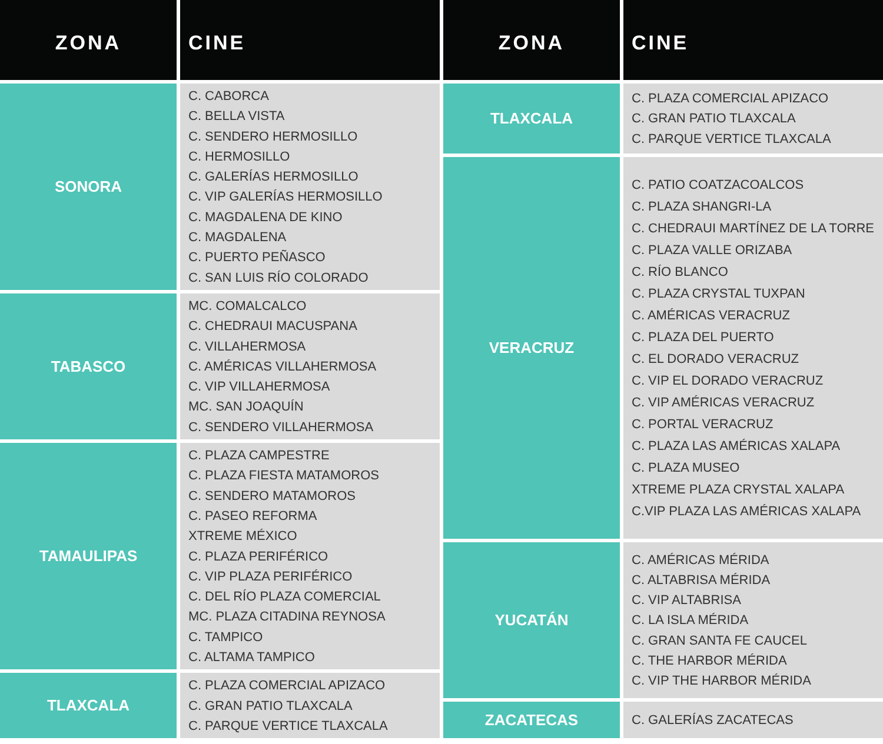| ZONA | CINE |
| --- | --- |
| SONORA | C. CABORCA C. BELLA VISTA C. SENDERO HERMOSILLO C. HERMOSILLO C. GALERÍAS HERMOSILLO C. VIP GALERÍAS HERMOSILLO C. MAGDALENA DE KINO C. MAGDALENA C. PUERTO PEÑASCO C. SAN LUIS RÍO COLORADO |
| TABASCO | MC. COMALCALCO C. CHEDRAUI MACUSPANA C. VILLAHERMOSA C. AMÉRICAS VILLAHERMOSA C. VIP VILLAHERMOSA MC. SAN JOAQUÍN C. SENDERO VILLAHERMOSA |
| TAMAULIPAS | C. PLAZA CAMPESTRE C. PLAZA FIESTA MATAMOROS C. SENDERO MATAMOROS C. PASEO REFORMA XTREME MÉXICO C. PLAZA PERIFÉRICO C. VIP PLAZA PERIFÉRICO C. DEL RÍO PLAZA COMERCIAL MC. PLAZA CITADINA REYNOSA C. TAMPICO C. ALTAMA TAMPICO |
| TLAXCALA | C. PLAZA COMERCIAL APIZACO C. GRAN PATIO TLAXCALA C. PARQUE VERTICE TLAXCALA |
| ZONA | CINE |
| --- | --- |
| TLAXCALA | C. PLAZA COMERCIAL APIZACO C. GRAN PATIO TLAXCALA C. PARQUE VERTICE TLAXCALA |
| VERACRUZ | C. PATIO COATZACOALCOS C. PLAZA SHANGRI-LA C. CHEDRAUI MARTÍNEZ DE LA TORRE C. PLAZA VALLE ORIZABA C. RÍO BLANCO C. PLAZA CRYSTAL TUXPAN C. AMÉRICAS VERACRUZ C. PLAZA DEL PUERTO C. EL DORADO VERACRUZ C. VIP EL DORADO VERACRUZ C. VIP AMÉRICAS VERACRUZ C. PORTAL VERACRUZ C. PLAZA LAS AMÉRICAS XALAPA C. PLAZA MUSEO XTREME PLAZA CRYSTAL XALAPA C.VIP PLAZA LAS AMÉRICAS XALAPA |
| YUCATÁN | C. AMÉRICAS MÉRIDA C. ALTABRISA MÉRIDA C. VIP ALTABRISA C. LA ISLA MÉRIDA C. GRAN SANTA FE CAUCEL C. THE HARBOR MÉRIDA C. VIP THE HARBOR MÉRIDA |
| ZACATECAS | C. GALERÍAS ZACATECAS |